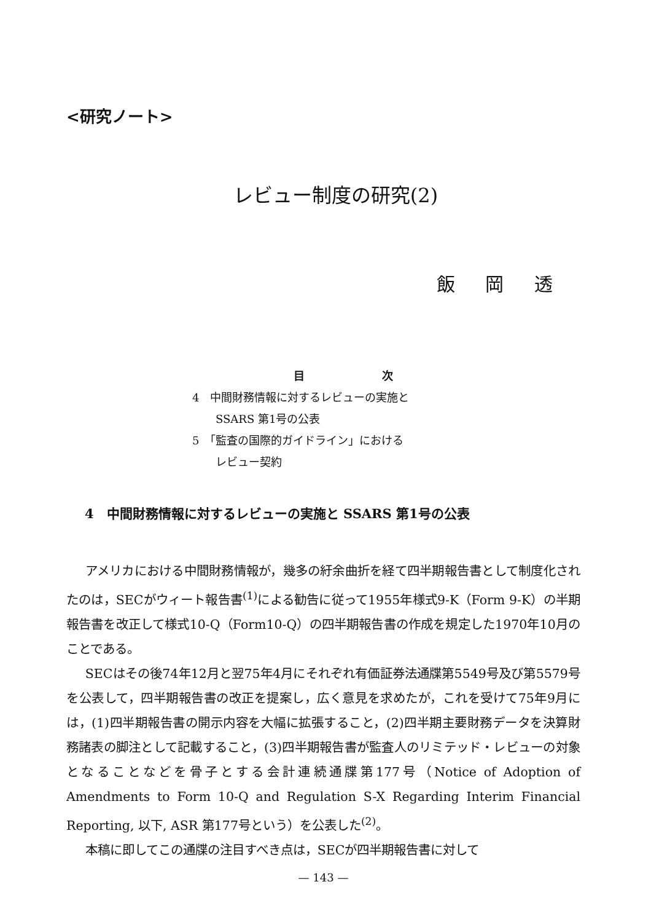<研究ノート>
レビュー制度の研究(2)
飯 岡 透
目 次
4　中間財務情報に対するレビューの実施と
SSARS 第1号の公表
5　「監査の国際的ガイドライン」における
レビュー契約
4　中間財務情報に対するレビューの実施と SSARS 第1号の公表
アメリカにおける中間財務情報が，幾多の紆余曲折を経て四半期報告書として制度化されたのは，SECがウィート報告書<sup>(1)</sup>による勧告に従って1955年様式9-K（Form 9-K）の半期報告書を改正して様式10-Q（Form10-Q）の四半期報告書の作成を規定した1970年10月のことである。
SECはその後74年12月と翌75年4月にそれぞれ有価証券法通牒第5549号及び第5579号を公表して，四半期報告書の改正を提案し，広く意見を求めたが，これを受けて75年9月には，(1)四半期報告書の開示内容を大幅に拡張すること，(2)四半期主要財務データを決算財務諸表の脚注として記載すること，(3)四半期報告書が監査人のリミテッド・レビューの対象となることなどを骨子とする会計連続通牒第177号（Notice of Adoption of Amendments to Form 10-Q and Regulation S-X Regarding Interim Financial Reporting, 以下, ASR 第177号という）を公表した<sup>(2)</sup>。
本稿に即してこの通牒の注目すべき点は，SECが四半期報告書に対して
— 143 —